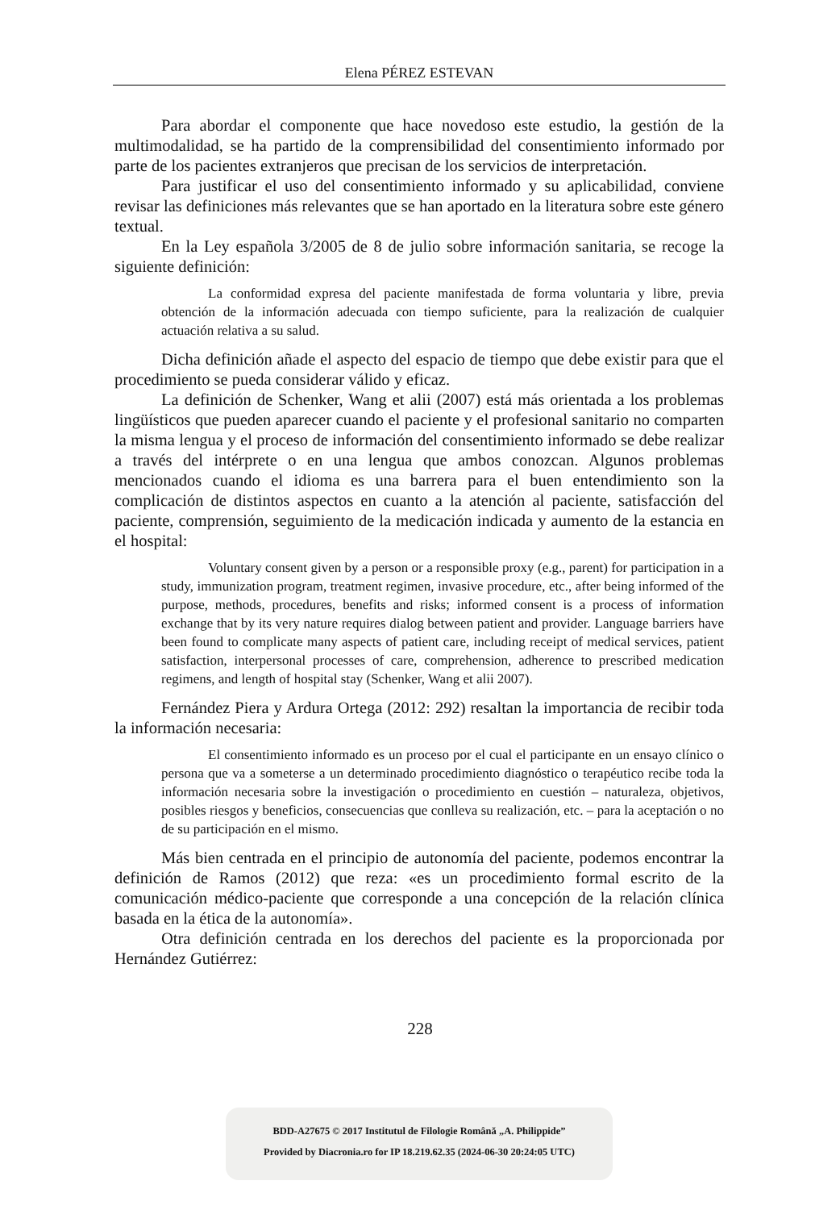Elena PÉREZ ESTEVAN
Para abordar el componente que hace novedoso este estudio, la gestión de la multimodalidad, se ha partido de la comprensibilidad del consentimiento informado por parte de los pacientes extranjeros que precisan de los servicios de interpretación.
Para justificar el uso del consentimiento informado y su aplicabilidad, conviene revisar las definiciones más relevantes que se han aportado en la literatura sobre este género textual.
En la Ley española 3/2005 de 8 de julio sobre información sanitaria, se recoge la siguiente definición:
La conformidad expresa del paciente manifestada de forma voluntaria y libre, previa obtención de la información adecuada con tiempo suficiente, para la realización de cualquier actuación relativa a su salud.
Dicha definición añade el aspecto del espacio de tiempo que debe existir para que el procedimiento se pueda considerar válido y eficaz.
La definición de Schenker, Wang et alii (2007) está más orientada a los problemas lingüísticos que pueden aparecer cuando el paciente y el profesional sanitario no comparten la misma lengua y el proceso de información del consentimiento informado se debe realizar a través del intérprete o en una lengua que ambos conozcan. Algunos problemas mencionados cuando el idioma es una barrera para el buen entendimiento son la complicación de distintos aspectos en cuanto a la atención al paciente, satisfacción del paciente, comprensión, seguimiento de la medicación indicada y aumento de la estancia en el hospital:
Voluntary consent given by a person or a responsible proxy (e.g., parent) for participation in a study, immunization program, treatment regimen, invasive procedure, etc., after being informed of the purpose, methods, procedures, benefits and risks; informed consent is a process of information exchange that by its very nature requires dialog between patient and provider. Language barriers have been found to complicate many aspects of patient care, including receipt of medical services, patient satisfaction, interpersonal processes of care, comprehension, adherence to prescribed medication regimens, and length of hospital stay (Schenker, Wang et alii 2007).
Fernández Piera y Ardura Ortega (2012: 292) resaltan la importancia de recibir toda la información necesaria:
El consentimiento informado es un proceso por el cual el participante en un ensayo clínico o persona que va a someterse a un determinado procedimiento diagnóstico o terapéutico recibe toda la información necesaria sobre la investigación o procedimiento en cuestión – naturaleza, objetivos, posibles riesgos y beneficios, consecuencias que conlleva su realización, etc. – para la aceptación o no de su participación en el mismo.
Más bien centrada en el principio de autonomía del paciente, podemos encontrar la definición de Ramos (2012) que reza: «es un procedimiento formal escrito de la comunicación médico-paciente que corresponde a una concepción de la relación clínica basada en la ética de la autonomía».
Otra definición centrada en los derechos del paciente es la proporcionada por Hernández Gutiérrez:
228
BDD-A27675 © 2017 Institutul de Filologie Română „A. Philippide”
Provided by Diacronia.ro for IP 18.219.62.35 (2024-06-30 20:24:05 UTC)